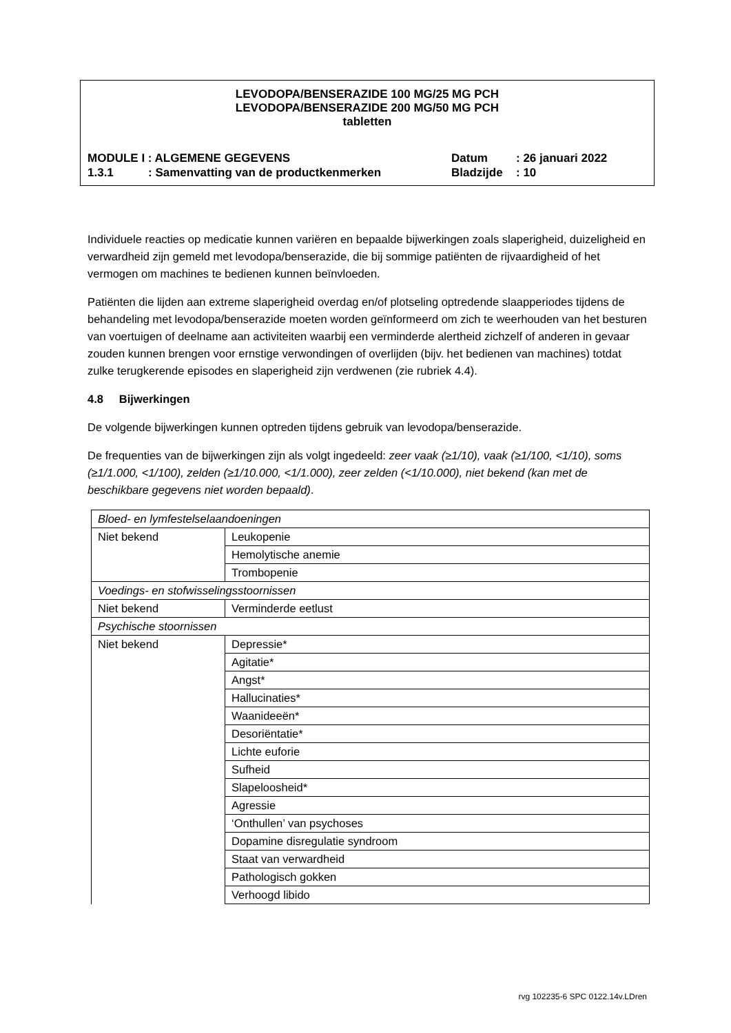LEVODOPA/BENSERAZIDE 100 MG/25 MG PCH
LEVODOPA/BENSERAZIDE 200 MG/50 MG PCH
tabletten
| MODULE I : ALGEMENE GEGEVENS | Datum | : 26 januari 2022 |
| 1.3.1 : Samenvatting van de productkenmerken | Bladzijde | : 10 |
Individuele reacties op medicatie kunnen variëren en bepaalde bijwerkingen zoals slaperigheid, duizeligheid en verwardheid zijn gemeld met levodopa/benserazide, die bij sommige patiënten de rijvaardigheid of het vermogen om machines te bedienen kunnen beïnvloeden.
Patiënten die lijden aan extreme slaperigheid overdag en/of plotseling optredende slaapperiodes tijdens de behandeling met levodopa/benserazide moeten worden geïnformeerd om zich te weerhouden van het besturen van voertuigen of deelname aan activiteiten waarbij een verminderde alertheid zichzelf of anderen in gevaar zouden kunnen brengen voor ernstige verwondingen of overlijden (bijv. het bedienen van machines) totdat zulke terugkerende episodes en slaperigheid zijn verdwenen (zie rubriek 4.4).
4.8 Bijwerkingen
De volgende bijwerkingen kunnen optreden tijdens gebruik van levodopa/benserazide.
De frequenties van de bijwerkingen zijn als volgt ingedeeld: zeer vaak (≥1/10), vaak (≥1/100, <1/10), soms (≥1/1.000, <1/100), zelden (≥1/10.000, <1/1.000), zeer zelden (<1/10.000), niet bekend (kan met de beschikbare gegevens niet worden bepaald).
| Bloed- en lymfestelselaandoeningen | |
| Niet bekend | Leukopenie |
| | Hemolytische anemie |
| | Trombopenie |
| Voedings- en stofwisselingsstoornissen | |
| Niet bekend | Verminderde eetlust |
| Psychische stoornissen | |
| Niet bekend | Depressie* |
| | Agitatie* |
| | Angst* |
| | Hallucinaties* |
| | Waanideeën* |
| | Desoriëntatie* |
| | Lichte euforie |
| | Sufheid |
| | Slapeloosheid* |
| | Agressie |
| | ‘Onthullen’ van psychoses |
| | Dopamine disregulatie syndroom |
| | Staat van verwardheid |
| | Pathologisch gokken |
| | Verhoogd libido |
rvg 102235-6 SPC 0122.14v.LDren